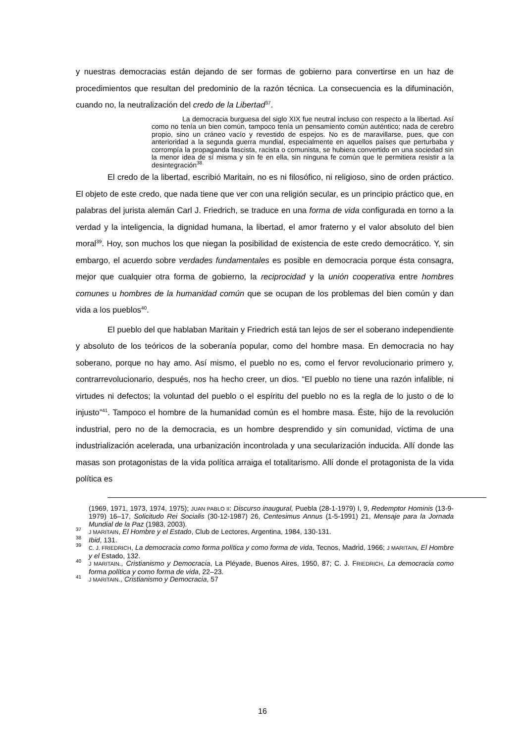y nuestras democracias están dejando de ser formas de gobierno para convertirse en un haz de procedimientos que resultan del predominio de la razón técnica. La consecuencia es la difuminación, cuando no, la neutralización del credo de la Libertad<sup>37</sup>.
La democracia burguesa del siglo XIX fue neutral incluso con respecto a la libertad. Así como no tenía un bien común, tampoco tenía un pensamiento común auténtico; nada de cerebro propio, sino un cráneo vacío y revestido de espejos. No es de maravillarse, pues, que con anterioridad a la segunda guerra mundial, especialmente en aquellos países que perturbaba y corrompía la propaganda fascista, racista o comunista, se hubiera convertido en una sociedad sin la menor idea de sí misma y sin fe en ella, sin ninguna fe común que le permitiera resistir a la desintegración<sup>38.</sup>
El credo de la libertad, escribió Maritain, no es ni filosófico, ni religioso, sino de orden práctico. El objeto de este credo, que nada tiene que ver con una religión secular, es un principio práctico que, en palabras del jurista alemán Carl J. Friedrich, se traduce en una forma de vida configurada en torno a la verdad y la inteligencia, la dignidad humana, la libertad, el amor fraterno y el valor absoluto del bien moral<sup>39</sup>. Hoy, son muchos los que niegan la posibilidad de existencia de este credo democrático. Y, sin embargo, el acuerdo sobre verdades fundamentales es posible en democracia porque ésta consagra, mejor que cualquier otra forma de gobierno, la reciprocidad y la unión cooperativa entre hombres comunes u hombres de la humanidad común que se ocupan de los problemas del bien común y dan vida a los pueblos<sup>40</sup>.
El pueblo del que hablaban Maritain y Friedrich está tan lejos de ser el soberano independiente y absoluto de los teóricos de la soberanía popular, como del hombre masa. En democracia no hay soberano, porque no hay amo. Así mismo, el pueblo no es, como el fervor revolucionario primero y, contrarrevolucionario, después, nos ha hecho creer, un dios. “El pueblo no tiene una razón infalible, ni virtudes ni defectos; la voluntad del pueblo o el espíritu del pueblo no es la regla de lo justo o de lo injusto”<sup>41</sup>. Tampoco el hombre de la humanidad común es el hombre masa. Éste, hijo de la revolución industrial, pero no de la democracia, es un hombre desprendido y sin comunidad, víctima de una industrialización acelerada, una urbanización incontrolada y una secularización inducida. Allí donde las masas son protagonistas de la vida política arraiga el totalitarismo. Allí donde el protagonista de la vida política es
(1969, 1971, 1973, 1974, 1975); JUAN PABLO II: Discurso inaugural, Puebla (28-1-1979) I, 9, Redemptor Hominis (13-9-1979) 16–17, Solicitudo Rei Socialis (30-12-1987) 26, Centesimus Annus (1-5-1991) 21, Mensaje para la Jornada Mundial de la Paz (1983, 2003).
<sup>37</sup> J MARITAIN, El Hombre y el Estado, Club de Lectores, Argentina, 1984, 130-131.
<sup>38</sup> Ibid, 131.
<sup>39</sup> C. J. FRIEDRICH, La democracia como forma política y como forma de vida, Tecnos, Madrid, 1966; J MARITAIN, El Hombre y el Estado, 132.
<sup>40</sup> J MARITAIN., Cristianismo y Democracia, La Pléyade, Buenos Aires, 1950, 87; C. J. FRIEDRICH, La democracia como forma política y como forma de vida, 22–23.
<sup>41</sup> J MARITAIN., Cristianismo y Democracia, 57
16